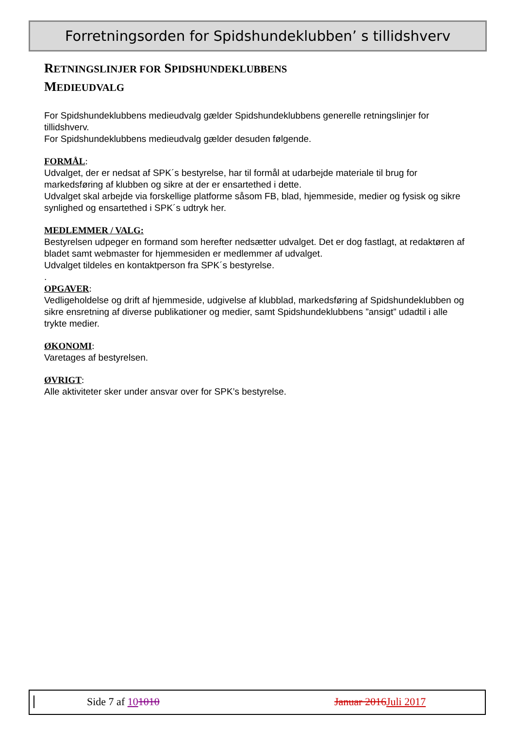Forretningsorden for Spidshundeklubben’ s tillidshverv
RETNINGSLINJER FOR SPIDSHUNDEKLUBBENS
MEDIEUDVALG
For Spidshundeklubbens medieudvalg gælder Spidshundeklubbens generelle retningslinjer for tillidshverv.
For Spidshundeklubbens medieudvalg gælder desuden følgende.
FORMÅL:
Udvalget, der er nedsat af SPK´s bestyrelse, har til formål at udarbejde materiale til brug for markedsføring af klubben og sikre at der er ensartethed i dette.
Udvalget skal arbejde via forskellige platforme såsom FB, blad, hjemmeside, medier og fysisk og sikre synlighed og ensartethed i SPK´s udtryk her.
MEDLEMMER / VALG:
Bestyrelsen udpeger en formand som herefter nedsætter udvalget. Det er dog fastlagt, at redaktøren af bladet samt webmaster for hjemmesiden er medlemmer af udvalget.
Udvalget tildeles en kontaktperson fra SPK´s bestyrelse.
.
OPGAVER:
Vedligeholdelse og drift af hjemmeside, udgivelse af klubblad, markedsføring af Spidshundeklubben og sikre ensretning af diverse publikationer og medier, samt Spidshundeklubbens ”ansigt” udadtil i alle trykte medier.
ØKONOMI:
Varetages af bestyrelsen.
ØVRIGT:
Alle aktiviteter sker under ansvar over for SPK’s bestyrelse.
Side 7 af 101010 Januar 2016 Juli 2017